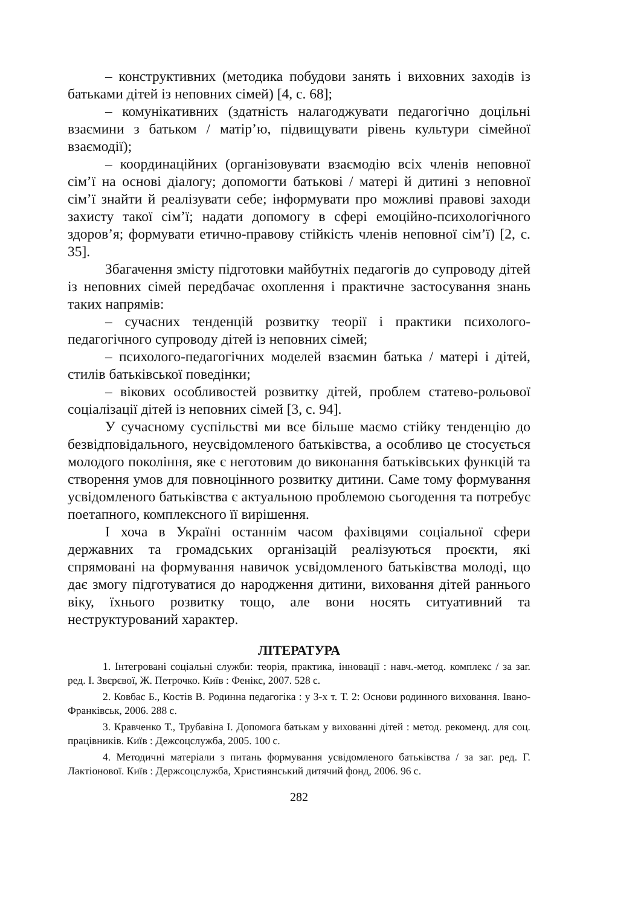– конструктивних (методика побудови занять і виховних заходів із батьками дітей із неповних сімей) [4, с. 68];
– комунікативних (здатність налагоджувати педагогічно доцільні взаємини з батьком / матір’ю, підвищувати рівень культури сімейної взаємодії);
– координаційних (організовувати взаємодію всіх членів неповної сім’ї на основі діалогу; допомогти батькові / матері й дитині з неповної сім’ї знайти й реалізувати себе; інформувати про можливі правові заходи захисту такої сім’ї; надати допомогу в сфері емоційно-психологічного здоров’я; формувати етично-правову стійкість членів неповної сім’ї) [2, с. 35].
Збагачення змісту підготовки майбутніх педагогів до супроводу дітей із неповних сімей передбачає охоплення і практичне застосування знань таких напрямів:
– сучасних тенденцій розвитку теорії і практики психолого-педагогічного супроводу дітей із неповних сімей;
– психолого-педагогічних моделей взаємин батька / матері і дітей, стилів батьківської поведінки;
– вікових особливостей розвитку дітей, проблем статево-рольової соціалізації дітей із неповних сімей [3, с. 94].
У сучасному суспільстві ми все більше маємо стійку тенденцію до безвідповідального, неусвідомленого батьківства, а особливо це стосується молодого покоління, яке є неготовим до виконання батьківських функцій та створення умов для повноцінного розвитку дитини. Саме тому формування усвідомленого батьківства є актуальною проблемою сьогодення та потребує поетапного, комплексного її вирішення.
І хоча в Україні останнім часом фахівцями соціальної сфери державних та громадських організацій реалізуються проєкти, які спрямовані на формування навичок усвідомленого батьківства молоді, що дає змогу підготуватися до народження дитини, виховання дітей раннього віку, їхнього розвитку тощо, але вони носять ситуативний та неструктурований характер.
ЛІТЕРАТУРА
1. Інтегровані соціальні служби: теорія, практика, інновації : навч.-метод. комплекс / за заг. ред. І. Звєрєвої, Ж. Петрочко. Київ : Фенікс, 2007. 528 с.
2. Ковбас Б., Костів В. Родинна педагогіка : у 3-х т. Т. 2: Основи родинного виховання. Івано-Франківськ, 2006. 288 с.
3. Кравченко Т., Трубавіна І. Допомога батькам у вихованні дітей : метод. рекоменд. для соц. працівників. Київ : Дежсоцслужба, 2005. 100 с.
4. Методичні матеріали з питань формування усвідомленого батьківства / за заг. ред. Г. Лактіонової. Київ : Держсоцслужба, Християнський дитячий фонд, 2006. 96 с.
282